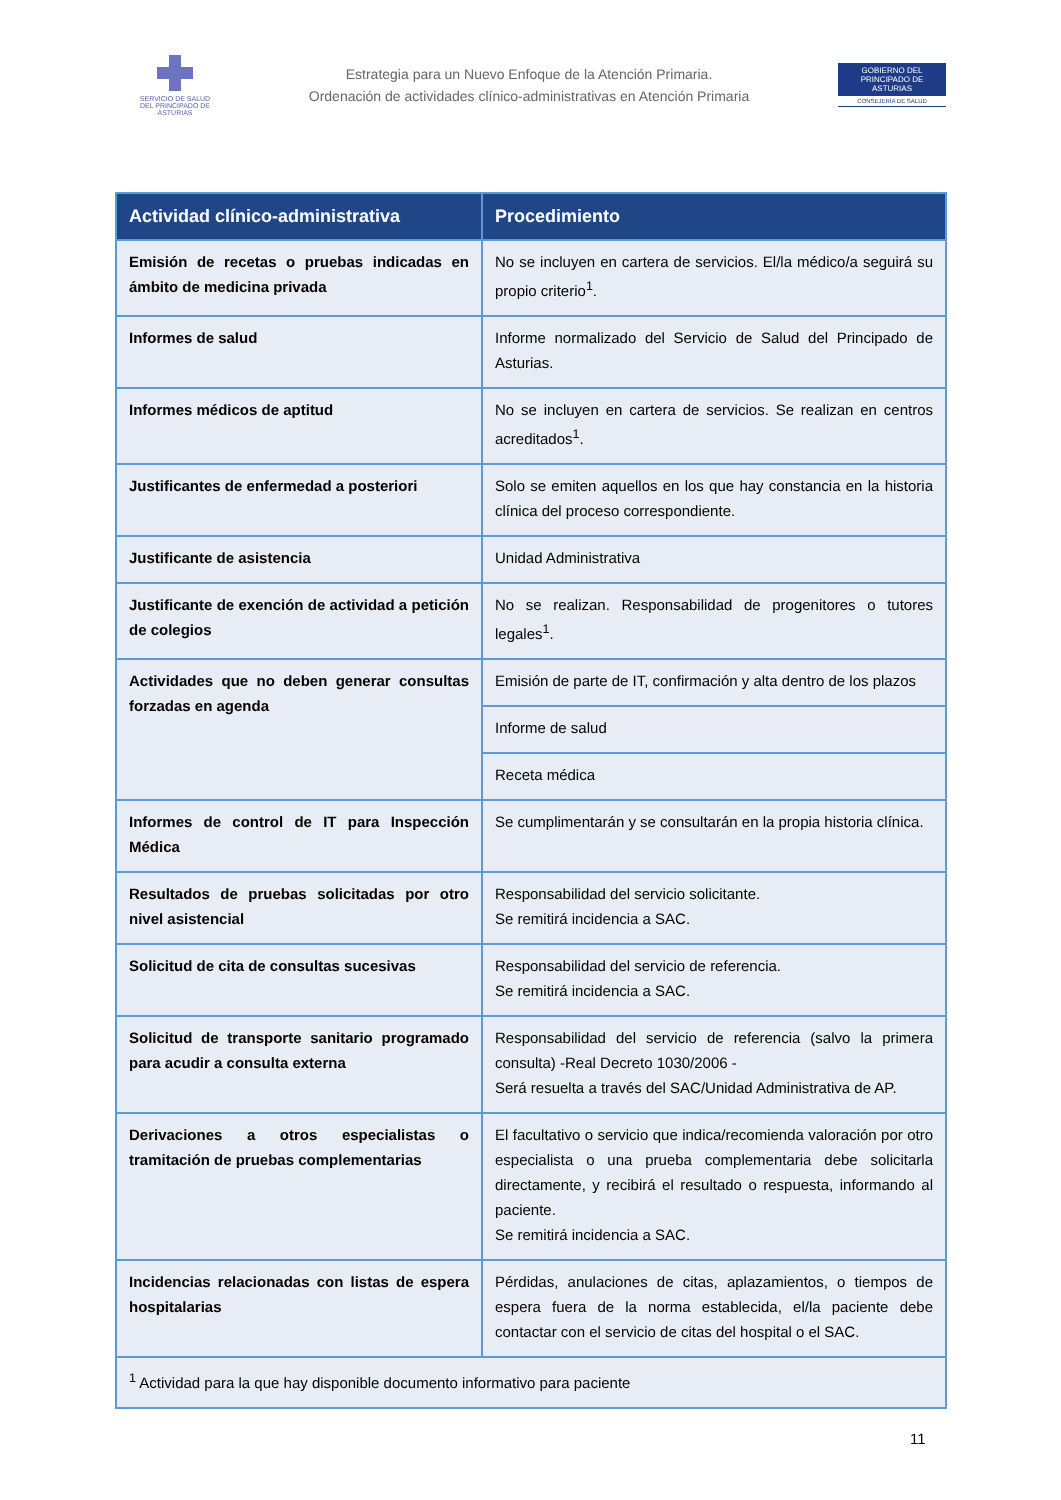SERVICIO DE SALUD
DEL PRINCIPADO DE ASTURIAS
Estrategia para un Nuevo Enfoque de la Atención Primaria.
Ordenación de actividades clínico-administrativas en Atención Primaria
GOBIERNO DEL
PRINCIPADO DE ASTURIAS
CONSEJERÍA DE SALUD
| Actividad clínico-administrativa | Procedimiento |
| --- | --- |
| Emisión de recetas o pruebas indicadas en ámbito de medicina privada | No se incluyen en cartera de servicios. El/la médico/a seguirá su propio criterio<sup>1</sup>. |
| Informes de salud | Informe normalizado del Servicio de Salud del Principado de Asturias. |
| Informes médicos de aptitud | No se incluyen en cartera de servicios. Se realizan en centros acreditados<sup>1</sup>. |
| Justificantes de enfermedad a posteriori | Solo se emiten aquellos en los que hay constancia en la historia clínica del proceso correspondiente. |
| Justificante de asistencia | Unidad Administrativa |
| Justificante de exención de actividad a petición de colegios | No se realizan. Responsabilidad de progenitores o tutores legales<sup>1</sup>. |
| Actividades que no deben generar consultas forzadas en agenda | Emisión de parte de IT, confirmación y alta dentro de los plazos |
| | Informe de salud |
| | Receta médica |
| Informes de control de IT para Inspección Médica | Se cumplimentarán y se consultarán en la propia historia clínica. |
| Resultados de pruebas solicitadas por otro nivel asistencial | Responsabilidad del servicio solicitante. Se remitirá incidencia a SAC. |
| Solicitud de cita de consultas sucesivas | Responsabilidad del servicio de referencia. Se remitirá incidencia a SAC. |
| Solicitud de transporte sanitario programado para acudir a consulta externa | Responsabilidad del servicio de referencia (salvo la primera consulta) -Real Decreto 1030/2006 - Será resuelta a través del SAC/Unidad Administrativa de AP. |
| Derivaciones a otros especialistas o tramitación de pruebas complementarias | El facultativo o servicio que indica/recomienda valoración por otro especialista o una prueba complementaria debe solicitarla directamente, y recibirá el resultado o respuesta, informando al paciente. Se remitirá incidencia a SAC. |
| Incidencias relacionadas con listas de espera hospitalarias | Pérdidas, anulaciones de citas, aplazamientos, o tiempos de espera fuera de la norma establecida, el/la paciente debe contactar con el servicio de citas del hospital o el SAC. |
| <sup>1</sup> Actividad para la que hay disponible documento informativo para paciente | |
11